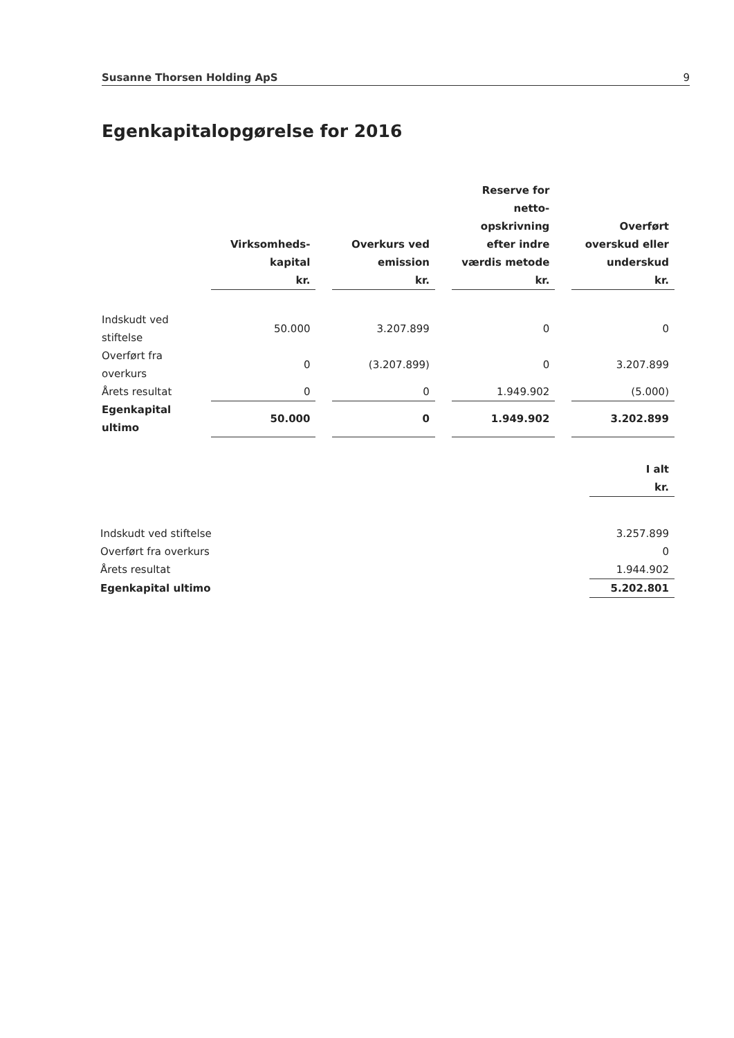Susanne Thorsen Holding ApS 9
Egenkapitalopgørelse for 2016
| | Virksomheds- kapital kr. | | Overkurs ved emission kr. | | Reserve for netto- opskrivning efter indre værdis metode kr. | | Overført overskud eller underskud kr. |
| --- | --- | --- | --- | --- | --- | --- | --- |
| Indskudt ved stiftelse | 50.000 | | 3.207.899 | | 0 | | 0 |
| Overført fra overkurs | 0 | | (3.207.899) | | 0 | | 3.207.899 |
| Årets resultat | 0 | | 0 | | 1.949.902 | | (5.000) |
| Egenkapital ultimo | 50.000 | | 0 | | 1.949.902 | | 3.202.899 |
| | I alt kr. |
| --- | --- |
| Indskudt ved stiftelse | 3.257.899 |
| Overført fra overkurs | 0 |
| Årets resultat | 1.944.902 |
| Egenkapital ultimo | 5.202.801 |